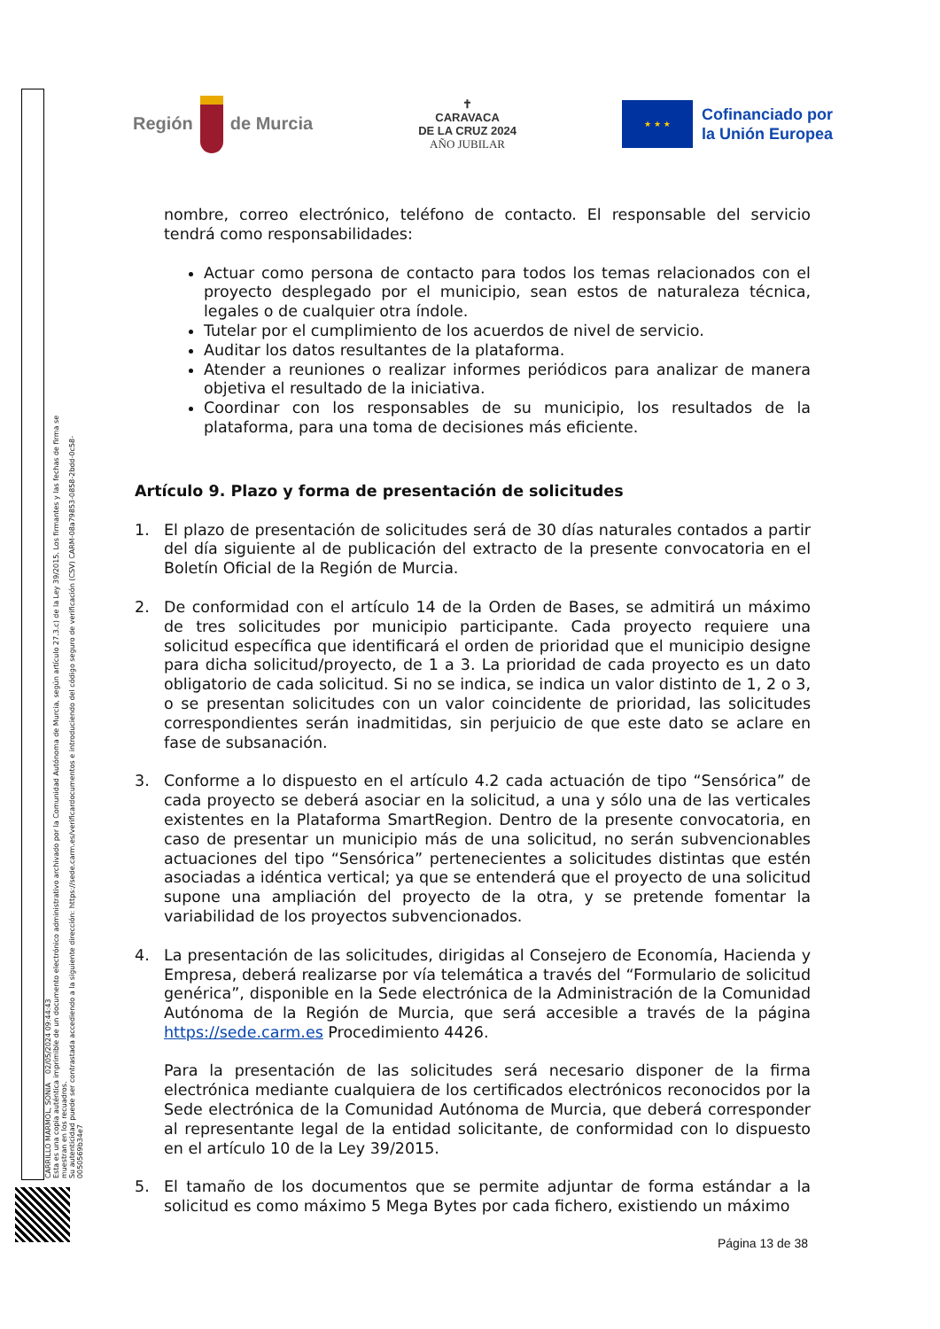CARRILLO MARMOL, SONIA 02/05/2024 09:44:43
Esta es una copia auténtica imprimible de un documento electrónico administrativo archivado por la Comunidad Autónoma de Murcia, según artículo 27.3.c) de la Ley 39/2015. Los firmantes y las fechas de firma se muestran en los recuadros.
Su autenticidad puede ser contrastada accediendo a la siguiente dirección: https://sede.carm.es/verificardocumentos e introduciendo del código seguro de verificación (CSV) CARM-08a79853-0858-2bdd-0c58-0050569b34e7
Región de Murcia
✝
CARAVACA
DE LA CRUZ 2024
AÑO JUBILAR
★ ★ ★
Cofinanciado por
la Unión Europea
nombre, correo electrónico, teléfono de contacto. El responsable del servicio tendrá como responsabilidades:
Actuar como persona de contacto para todos los temas relacionados con el proyecto desplegado por el municipio, sean estos de naturaleza técnica, legales o de cualquier otra índole.
Tutelar por el cumplimiento de los acuerdos de nivel de servicio.
Auditar los datos resultantes de la plataforma.
Atender a reuniones o realizar informes periódicos para analizar de manera objetiva el resultado de la iniciativa.
Coordinar con los responsables de su municipio, los resultados de la plataforma, para una toma de decisiones más eficiente.
Artículo 9. Plazo y forma de presentación de solicitudes
1. El plazo de presentación de solicitudes será de 30 días naturales contados a partir del día siguiente al de publicación del extracto de la presente convocatoria en el Boletín Oficial de la Región de Murcia.
2. De conformidad con el artículo 14 de la Orden de Bases, se admitirá un máximo de tres solicitudes por municipio participante. Cada proyecto requiere una solicitud específica que identificará el orden de prioridad que el municipio designe para dicha solicitud/proyecto, de 1 a 3. La prioridad de cada proyecto es un dato obligatorio de cada solicitud. Si no se indica, se indica un valor distinto de 1, 2 o 3, o se presentan solicitudes con un valor coincidente de prioridad, las solicitudes correspondientes serán inadmitidas, sin perjuicio de que este dato se aclare en fase de subsanación.
3. Conforme a lo dispuesto en el artículo 4.2 cada actuación de tipo “Sensórica” de cada proyecto se deberá asociar en la solicitud, a una y sólo una de las verticales existentes en la Plataforma SmartRegion. Dentro de la presente convocatoria, en caso de presentar un municipio más de una solicitud, no serán subvencionables actuaciones del tipo “Sensórica” pertenecientes a solicitudes distintas que estén asociadas a idéntica vertical; ya que se entenderá que el proyecto de una solicitud supone una ampliación del proyecto de la otra, y se pretende fomentar la variabilidad de los proyectos subvencionados.
4. La presentación de las solicitudes, dirigidas al Consejero de Economía, Hacienda y Empresa, deberá realizarse por vía telemática a través del “Formulario de solicitud genérica”, disponible en la Sede electrónica de la Administración de la Comunidad Autónoma de la Región de Murcia, que será accesible a través de la página https://sede.carm.es Procedimiento 4426.
Para la presentación de las solicitudes será necesario disponer de la firma electrónica mediante cualquiera de los certificados electrónicos reconocidos por la Sede electrónica de la Comunidad Autónoma de Murcia, que deberá corresponder al representante legal de la entidad solicitante, de conformidad con lo dispuesto en el artículo 10 de la Ley 39/2015.
5. El tamaño de los documentos que se permite adjuntar de forma estándar a la solicitud es como máximo 5 Mega Bytes por cada fichero, existiendo un máximo
Página 13 de 38